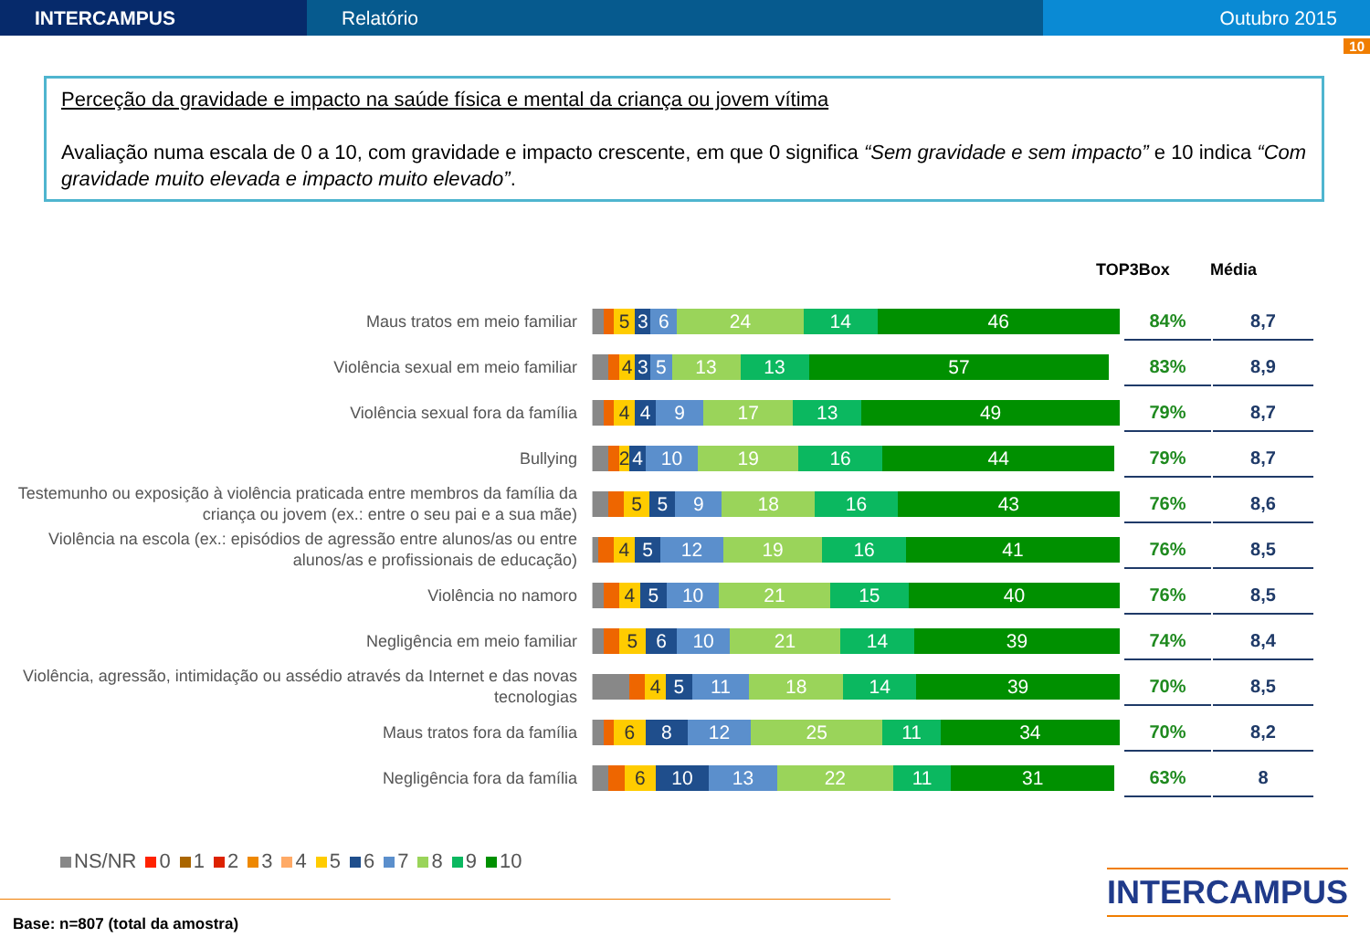INTERCAMPUS Relatório Outubro 2015
10
Perceção da gravidade e impacto na saúde física e mental da criança ou jovem vítima
Avaliação numa escala de 0 a 10, com gravidade e impacto crescente, em que 0 significa “Sem gravidade e sem impacto” e 10 indica “Com gravidade muito elevada e impacto muito elevado”.
TOP3Box Média
Maus tratos em meio familiar
536 24 14 46
84% 8,7
Violência sexual em meio familiar
435 13 13 57
83% 8,9
Violência sexual fora da família
449 17 13 49
79% 8,7
Bullying
24 10 19 16 44
79% 8,7
Testemunho ou exposição à violência praticada entre membros da família da criança ou jovem (ex.: entre o seu pai e a sua mãe)
559 18 16 43
76% 8,6
Violência na escola (ex.: episódios de agressão entre alunos/as ou entre alunos/as e profissionais de educação)
45 12 19 16 41
76% 8,5
Violência no namoro
45 10 21 15 40
76% 8,5
Negligência em meio familiar
56 10 21 14 39
74% 8,4
Violência, agressão, intimidação ou assédio através da Internet e das novas tecnologias
45 11 18 14 39
70% 8,5
Maus tratos fora da família
68 12 25 11 34
70% 8,2
Negligência fora da família
6 10 13 22 11 31
63% 8
NS/NR 0 1 2 3 4 5 6 7 8 9 10
Base: n=807 (total da amostra)
INTERCAMPUS